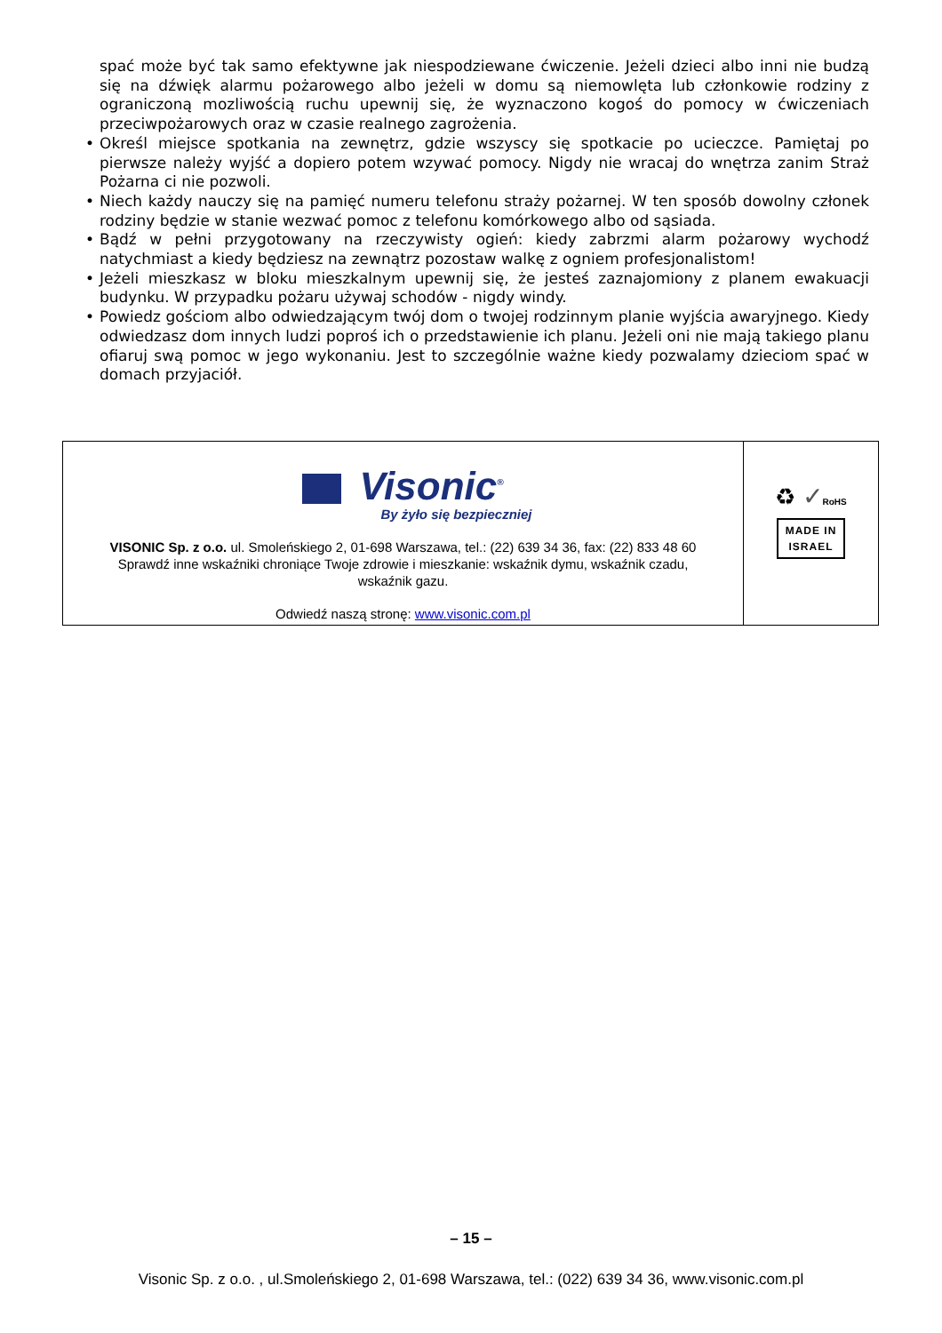spać może być tak samo efektywne jak niespodziewane ćwiczenie. Jeżeli dzieci albo inni nie budzą się na dźwięk alarmu pożarowego albo jeżeli w domu są niemowlęta lub członkowie rodziny z ograniczoną mozliwością ruchu upewnij się, że wyznaczono kogoś do pomocy w ćwiczeniach przeciwpożarowych oraz w czasie realnego zagrożenia.
• Określ miejsce spotkania na zewnętrz, gdzie wszyscy się spotkacie po ucieczce. Pamiętaj po pierwsze należy wyjść a dopiero potem wzywać pomocy. Nigdy nie wracaj do wnętrza zanim Straż Pożarna ci nie pozwoli.
• Niech każdy nauczy się na pamięć numeru telefonu straży pożarnej. W ten sposób dowolny członek rodziny będzie w stanie wezwać pomoc z telefonu komórkowego albo od sąsiada.
• Bądź w pełni przygotowany na rzeczywisty ogień: kiedy zabrzmi alarm pożarowy wychodź natychmiast a kiedy będziesz na zewnątrz pozostaw walkę z ogniem profesjonalistom!
• Jeżeli mieszkasz w bloku mieszkalnym upewnij się, że jesteś zaznajomiony z planem ewakuacji budynku. W przypadku pożaru używaj schodów - nigdy windy.
• Powiedz gościom albo odwiedzającym twój dom o twojej rodzinnym planie wyjścia awaryjnego. Kiedy odwiedzasz dom innych ludzi poproś ich o przedstawienie ich planu. Jeżeli oni nie mają takiego planu ofiaruj swą pomoc w jego wykonaniu. Jest to szczególnie ważne kiedy pozwalamy dzieciom spać w domach przyjaciół.
Visonic<sup>®</sup>
By żyło się bezpieczniej
VISONIC Sp. z o.o. ul. Smoleńskiego 2, 01-698 Warszawa, tel.: (22) 639 34 36, fax: (22) 833 48 60
Sprawdź inne wskaźniki chroniące Twoje zdrowie i mieszkanie: wskaźnik dymu, wskaźnik czadu,
wskaźnik gazu.
Odwiedź naszą stronę: www.visonic.com.pl
♻ ✓RoHS
MADE IN
ISRAEL
– 15 –
Visonic Sp. z o.o. , ul.Smoleńskiego 2, 01-698 Warszawa, tel.: (022) 639 34 36, www.visonic.com.pl